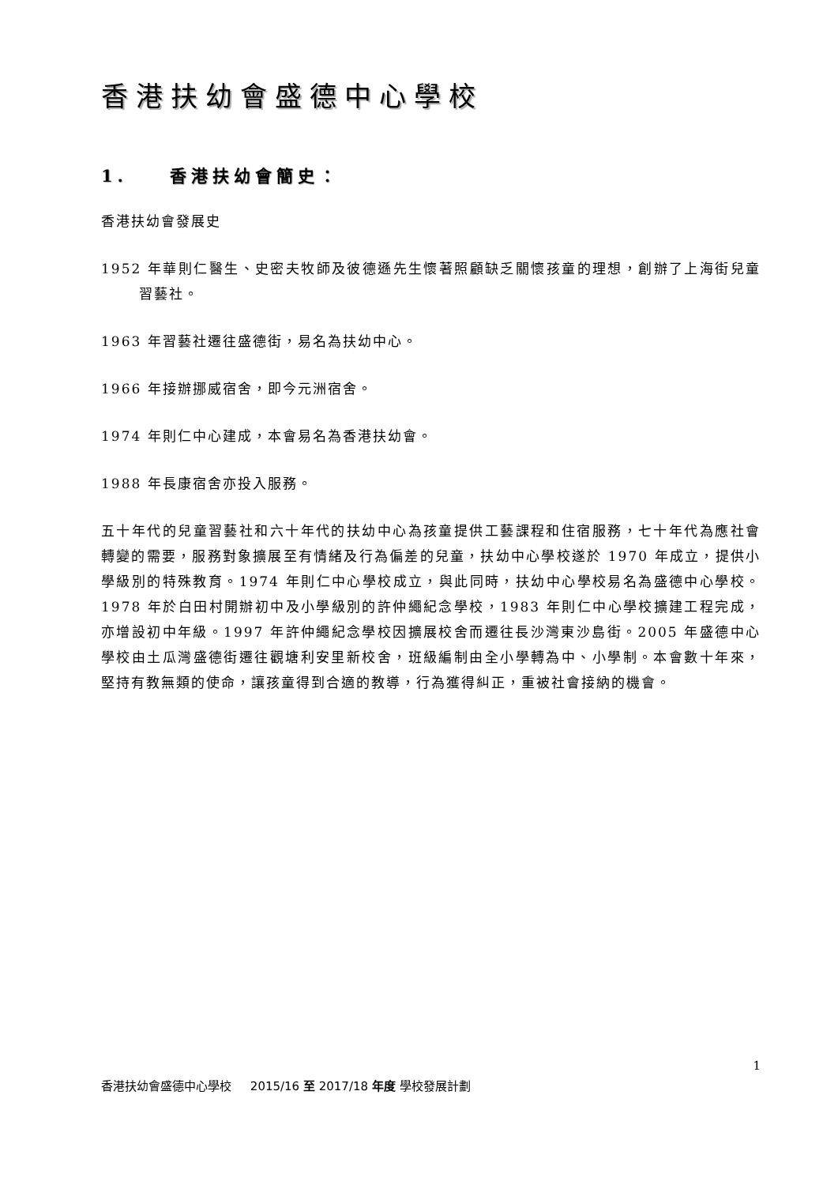香港扶幼會盛德中心學校
1. 香港扶幼會簡史：
香港扶幼會發展史
1952 年華則仁醫生、史密夫牧師及彼德遜先生懷著照顧缺乏關懷孩童的理想，創辦了上海街兒童習藝社。
1963 年習藝社遷往盛德街，易名為扶幼中心。
1966 年接辦挪威宿舍，即今元洲宿舍。
1974 年則仁中心建成，本會易名為香港扶幼會。
1988 年長康宿舍亦投入服務。
五十年代的兒童習藝社和六十年代的扶幼中心為孩童提供工藝課程和住宿服務，七十年代為應社會轉變的需要，服務對象擴展至有情緒及行為偏差的兒童，扶幼中心學校遂於 1970 年成立，提供小學級別的特殊教育。1974 年則仁中心學校成立，與此同時，扶幼中心學校易名為盛德中心學校。1978 年於白田村開辦初中及小學級別的許仲繩紀念學校，1983 年則仁中心學校擴建工程完成，亦增設初中年級。1997 年許仲繩紀念學校因擴展校舍而遷往長沙灣東沙島街。2005 年盛德中心學校由土瓜灣盛德街遷往觀塘利安里新校舍，班級編制由全小學轉為中、小學制。本會數十年來，堅持有教無類的使命，讓孩童得到合適的教導，行為獲得糾正，重被社會接納的機會。
1
香港扶幼會盛德中心學校 2015/16 至 2017/18 年度 學校發展計劃